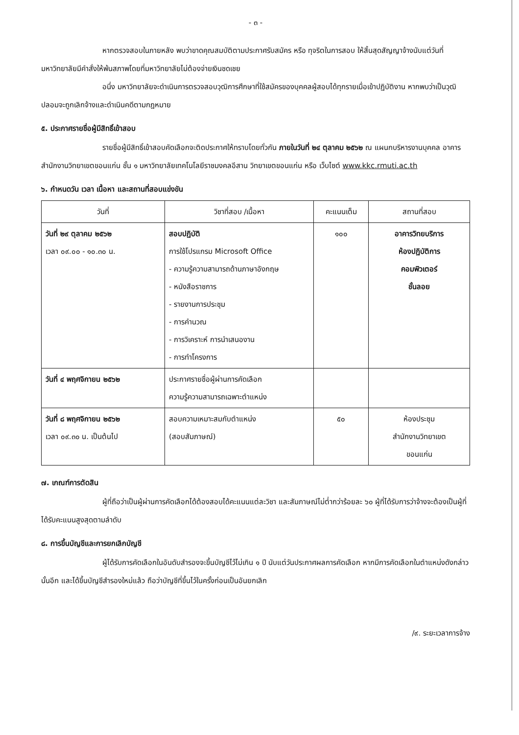- ๓ -
หากตรวจสอบในภายหลัง พบว่าขาดคุณสมบัติตามประกาศรับสมัคร หรือ ทุจริตในการสอบ ให้สิ้นสุดสัญญาจ้างนับแต่วันที่มหาวิทยาลัยมีคำสั่งให้พ้นสภาพโดยที่มหาวิทยาลัยไม่ต้องจ่ายเงินชดเชย
อนึ่ง มหาวิทยาลัยจะดำเนินการตรวจสอบวุฒิการศึกษาที่ใช้สมัครของบุคคลผู้สอบได้ทุกรายเมื่อเข้าปฏิบัติงาน หากพบว่าเป็นวุฒิปลอมจะถูกเลิกจ้างและดำเนินคดีตามกฎหมาย
๕. ประกาศรายชื่อผู้มีสิทธิ์เข้าสอบ
รายชื่อผู้มีสิทธิ์เข้าสอบคัดเลือกจะติดประกาศให้ทราบโดยทั่วกัน ภายในวันที่ ๒๔ ตุลาคม ๒๕๖๒ ณ แผนกบริหารงานบุคคล อาคารสำนักงานวิทยาเขตขอนแก่น ชั้น ๑ มหาวิทยาลัยเทคโนโลยีราชมงคลอีสาน วิทยาเขตขอนแก่น หรือ เว็บไซต์ www.kkc.rmuti.ac.th
๖. กำหนดวัน เวลา เนื้อหา และสถานที่สอบแข่งขัน
| วันที่ | วิชาที่สอบ /เนื้อหา | คะแนนเต็ม | สถานที่สอบ |
| --- | --- | --- | --- |
| วันที่ ๒๙ ตุลาคม ๒๕๖๒ เวลา ๐๙.๐๐ - ๑๐.๓๐ น. | สอบปฏิบัติ การใช้โปรแกรม Microsoft Office - ความรู้ความสามารถด้านภาษาอังกฤษ - หนังสือราชการ - รายงานการประชุม - การคำนวณ - การวิเคราะห์ การนำเสนองาน - การทำโครงการ | ๑๐๐ | อาคารวิทยบริการ ห้องปฏิบัติการ คอมพิวเตอร์ ชั้นลอย |
| วันที่ ๔ พฤศจิกายน ๒๕๖๒ | ประกาศรายชื่อผู้ผ่านการคัดเลือก ความรู้ความสามารถเฉพาะตำแหน่ง | | |
| วันที่ ๘ พฤศจิกายน ๒๕๖๒ เวลา ๐๙.๓๐ น. เป็นต้นไป | สอบความเหมาะสมกับตำแหน่ง (สอบสัมภาษณ์) | ๕๐ | ห้องประชุม สำนักงานวิทยาเขต ขอนแก่น |
๗. เกณฑ์การตัดสิน
ผู้ที่ถือว่าเป็นผู้ผ่านการคัดเลือกได้ต้องสอบได้คะแนนแต่ละวิชา และสัมภาษณ์ไม่ต่ำกว่าร้อยละ ๖๐ ผู้ที่ได้รับการว่าจ้างจะต้องเป็นผู้ที่ได้รับคะแนนสูงสุดตามลำดับ
๘. การขึ้นบัญชีและการยกเลิกบัญชี
ผู้ได้รับการคัดเลือกในอันดับสำรองจะขึ้นบัญชีไว้ไม่เกิน ๑ ปี นับแต่วันประกาศผลการคัดเลือก หากมีการคัดเลือกในตำแหน่งดังกล่าวนั้นอีก และได้ขึ้นบัญชีสำรองใหม่แล้ว ถือว่าบัญชีที่ขึ้นไว้ในครั้งก่อนเป็นอันยกเลิก
/๙. ระยะเวลาการจ้าง